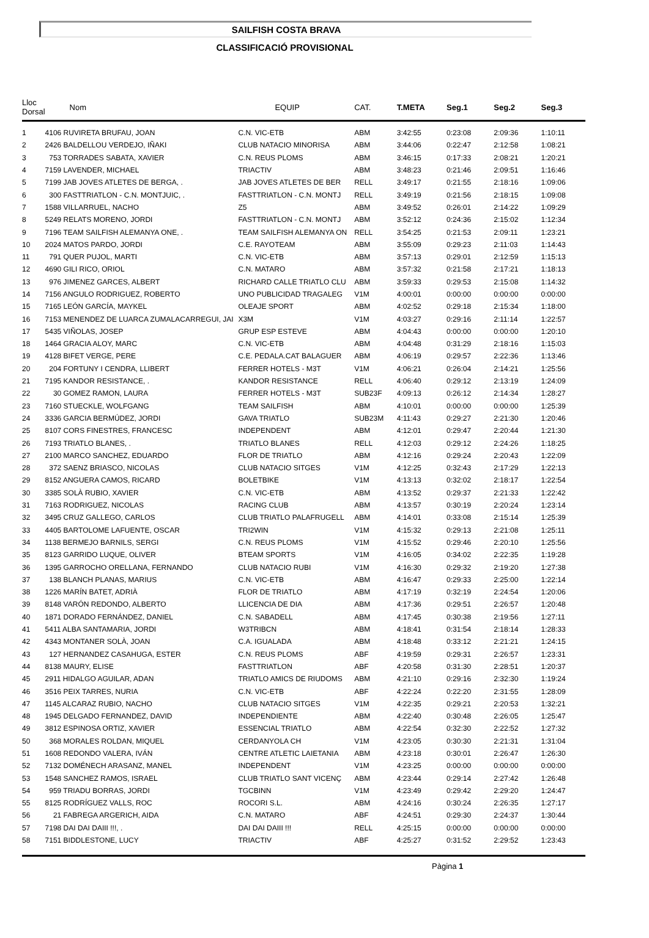SAILFISH COSTA BRAVA
CLASSIFICACIÓ PROVISIONAL
| Lloc Dorsal | Nom | EQUIP | CAT. | T.META | Seg.1 | Seg.2 | Seg.3 |
| --- | --- | --- | --- | --- | --- | --- | --- |
| 1 | 4106 RUVIRETA BRUFAU, JOAN | C.N. VIC-ETB | ABM | 3:42:55 | 0:23:08 | 2:09:36 | 1:10:11 |
| 2 | 2426 BALDELLOU VERDEJO, IÑAKI | CLUB NATACIO MINORISA | ABM | 3:44:06 | 0:22:47 | 2:12:58 | 1:08:21 |
| 3 | 753 TORRADES SABATA, XAVIER | C.N. REUS PLOMS | ABM | 3:46:15 | 0:17:33 | 2:08:21 | 1:20:21 |
| 4 | 7159 LAVENDER, MICHAEL | TRIACTIV | ABM | 3:48:23 | 0:21:46 | 2:09:51 | 1:16:46 |
| 5 | 7199 JAB JOVES ATLETES DE BERGA, . | JAB JOVES ATLETES DE BER | RELL | 3:49:17 | 0:21:55 | 2:18:16 | 1:09:06 |
| 6 | 300 FASTTRIATLON - C.N. MONTJUIC, . | FASTTRIATLON - C.N. MONTJ | RELL | 3:49:19 | 0:21:56 | 2:18:15 | 1:09:08 |
| 7 | 1588 VILLARRUEL, NACHO | Z5 | ABM | 3:49:52 | 0:26:01 | 2:14:22 | 1:09:29 |
| 8 | 5249 RELATS MORENO, JORDI | FASTTRIATLON - C.N. MONTJ | ABM | 3:52:12 | 0:24:36 | 2:15:02 | 1:12:34 |
| 9 | 7196 TEAM SAILFISH ALEMANYA ONE, . | TEAM SAILFISH ALEMANYA ON | RELL | 3:54:25 | 0:21:53 | 2:09:11 | 1:23:21 |
| 10 | 2024 MATOS PARDO, JORDI | C.E. RAYOTEAM | ABM | 3:55:09 | 0:29:23 | 2:11:03 | 1:14:43 |
| 11 | 791 QUER PUJOL, MARTI | C.N. VIC-ETB | ABM | 3:57:13 | 0:29:01 | 2:12:59 | 1:15:13 |
| 12 | 4690 GILI RICO, ORIOL | C.N. MATARO | ABM | 3:57:32 | 0:21:58 | 2:17:21 | 1:18:13 |
| 13 | 976 JIMENEZ GARCES, ALBERT | RICHARD CALLE TRIATLO CLU | ABM | 3:59:33 | 0:29:53 | 2:15:08 | 1:14:32 |
| 14 | 7156 ANGULO RODRIGUEZ, ROBERTO | UNO PUBLICIDAD TRAGALEG | V1M | 4:00:01 | 0:00:00 | 0:00:00 | 0:00:00 |
| 15 | 7165 LEÓN GARCÍA, MAYKEL | OLEAJE SPORT | ABM | 4:02:52 | 0:29:18 | 2:15:34 | 1:18:00 |
| 16 | 7153 MENENDEZ DE LUARCA ZUMALACARREGUI, JAI | X3M | V1M | 4:03:27 | 0:29:16 | 2:11:14 | 1:22:57 |
| 17 | 5435 VIÑOLAS, JOSEP | GRUP ESP ESTEVE | ABM | 4:04:43 | 0:00:00 | 0:00:00 | 1:20:10 |
| 18 | 1464 GRACIA ALOY, MARC | C.N. VIC-ETB | ABM | 4:04:48 | 0:31:29 | 2:18:16 | 1:15:03 |
| 19 | 4128 BIFET VERGE, PERE | C.E. PEDALA.CAT BALAGUER | ABM | 4:06:19 | 0:29:57 | 2:22:36 | 1:13:46 |
| 20 | 204 FORTUNY I CENDRA, LLIBERT | FERRER HOTELS - M3T | V1M | 4:06:21 | 0:26:04 | 2:14:21 | 1:25:56 |
| 21 | 7195 KANDOR RESISTANCE, . | KANDOR RESISTANCE | RELL | 4:06:40 | 0:29:12 | 2:13:19 | 1:24:09 |
| 22 | 30 GOMEZ RAMON, LAURA | FERRER HOTELS - M3T | SUB23F | 4:09:13 | 0:26:12 | 2:14:34 | 1:28:27 |
| 23 | 7160 STUECKLE, WOLFGANG | TEAM SAILFISH | ABM | 4:10:01 | 0:00:00 | 0:00:00 | 1:25:39 |
| 24 | 3336 GARCIA BERMÚDEZ, JORDI | GAVA TRIATLO | SUB23M | 4:11:43 | 0:29:27 | 2:21:30 | 1:20:46 |
| 25 | 8107 CORS FINESTRES, FRANCESC | INDEPENDENT | ABM | 4:12:01 | 0:29:47 | 2:20:44 | 1:21:30 |
| 26 | 7193 TRIATLO BLANES, . | TRIATLO BLANES | RELL | 4:12:03 | 0:29:12 | 2:24:26 | 1:18:25 |
| 27 | 2100 MARCO SANCHEZ, EDUARDO | FLOR DE TRIATLO | ABM | 4:12:16 | 0:29:24 | 2:20:43 | 1:22:09 |
| 28 | 372 SAENZ BRIASCO, NICOLAS | CLUB NATACIO SITGES | V1M | 4:12:25 | 0:32:43 | 2:17:29 | 1:22:13 |
| 29 | 8152 ANGUERA CAMOS, RICARD | BOLETBIKE | V1M | 4:13:13 | 0:32:02 | 2:18:17 | 1:22:54 |
| 30 | 3385 SOLÀ RUBIO, XAVIER | C.N. VIC-ETB | ABM | 4:13:52 | 0:29:37 | 2:21:33 | 1:22:42 |
| 31 | 7163 RODRIGUEZ, NICOLAS | RACING CLUB | ABM | 4:13:57 | 0:30:19 | 2:20:24 | 1:23:14 |
| 32 | 3495 CRUZ GALLEGO, CARLOS | CLUB TRIATLO PALAFRUGELL | ABM | 4:14:01 | 0:33:08 | 2:15:14 | 1:25:39 |
| 33 | 4405 BARTOLOME LAFUENTE, OSCAR | TRI2WIN | V1M | 4:15:32 | 0:29:13 | 2:21:08 | 1:25:11 |
| 34 | 1138 BERMEJO BARNILS, SERGI | C.N. REUS PLOMS | V1M | 4:15:52 | 0:29:46 | 2:20:10 | 1:25:56 |
| 35 | 8123 GARRIDO LUQUE, OLIVER | BTEAM SPORTS | V1M | 4:16:05 | 0:34:02 | 2:22:35 | 1:19:28 |
| 36 | 1395 GARROCHO ORELLANA, FERNANDO | CLUB NATACIO RUBI | V1M | 4:16:30 | 0:29:32 | 2:19:20 | 1:27:38 |
| 37 | 138 BLANCH PLANAS, MARIUS | C.N. VIC-ETB | ABM | 4:16:47 | 0:29:33 | 2:25:00 | 1:22:14 |
| 38 | 1226 MARÍN BATET, ADRIÀ | FLOR DE TRIATLO | ABM | 4:17:19 | 0:32:19 | 2:24:54 | 1:20:06 |
| 39 | 8148 VARÓN REDONDO, ALBERTO | LLICENCIA DE DIA | ABM | 4:17:36 | 0:29:51 | 2:26:57 | 1:20:48 |
| 40 | 1871 DORADO FERNÁNDEZ, DANIEL | C.N. SABADELL | ABM | 4:17:45 | 0:30:38 | 2:19:56 | 1:27:11 |
| 41 | 5411 ALBA SANTAMARIA, JORDI | W3TRIBCN | ABM | 4:18:41 | 0:31:54 | 2:18:14 | 1:28:33 |
| 42 | 4343 MONTANER SOLÀ, JOAN | C.A. IGUALADA | ABM | 4:18:48 | 0:33:12 | 2:21:21 | 1:24:15 |
| 43 | 127 HERNANDEZ CASAHUGA, ESTER | C.N. REUS PLOMS | ABF | 4:19:59 | 0:29:31 | 2:26:57 | 1:23:31 |
| 44 | 8138 MAURY, ELISE | FASTTRIATLON | ABF | 4:20:58 | 0:31:30 | 2:28:51 | 1:20:37 |
| 45 | 2911 HIDALGO AGUILAR, ADAN | TRIATLO AMICS DE RIUDOMS | ABM | 4:21:10 | 0:29:16 | 2:32:30 | 1:19:24 |
| 46 | 3516 PEIX TARRES, NURIA | C.N. VIC-ETB | ABF | 4:22:24 | 0:22:20 | 2:31:55 | 1:28:09 |
| 47 | 1145 ALCARAZ RUBIO, NACHO | CLUB NATACIO SITGES | V1M | 4:22:35 | 0:29:21 | 2:20:53 | 1:32:21 |
| 48 | 1945 DELGADO FERNANDEZ, DAVID | INDEPENDIENTE | ABM | 4:22:40 | 0:30:48 | 2:26:05 | 1:25:47 |
| 49 | 3812 ESPINOSA ORTIZ, XAVIER | ESSENCIAL TRIATLO | ABM | 4:22:54 | 0:32:30 | 2:22:52 | 1:27:32 |
| 50 | 368 MORALES ROLDAN, MIQUEL | CERDANYOLA CH | V1M | 4:23:05 | 0:30:30 | 2:21:31 | 1:31:04 |
| 51 | 1608 REDONDO VALERA, IVÁN | CENTRE ATLETIC LAIETANIA | ABM | 4:23:18 | 0:30:01 | 2:26:47 | 1:26:30 |
| 52 | 7132 DOMÉNECH ARASANZ, MANEL | INDEPENDENT | V1M | 4:23:25 | 0:00:00 | 0:00:00 | 0:00:00 |
| 53 | 1548 SANCHEZ RAMOS, ISRAEL | CLUB TRIATLO SANT VICENÇ | ABM | 4:23:44 | 0:29:14 | 2:27:42 | 1:26:48 |
| 54 | 959 TRIADU BORRAS, JORDI | TGCBINN | V1M | 4:23:49 | 0:29:42 | 2:29:20 | 1:24:47 |
| 55 | 8125 RODRÍGUEZ VALLS, ROC | ROCORI S.L. | ABM | 4:24:16 | 0:30:24 | 2:26:35 | 1:27:17 |
| 56 | 21 FABREGA ARGERICH, AIDA | C.N. MATARO | ABF | 4:24:51 | 0:29:30 | 2:24:37 | 1:30:44 |
| 57 | 7198 DAI DAI DAIII !!!, . | DAI DAI DAIII !!! | RELL | 4:25:15 | 0:00:00 | 0:00:00 | 0:00:00 |
| 58 | 7151 BIDDLESTONE, LUCY | TRIACTIV | ABF | 4:25:27 | 0:31:52 | 2:29:52 | 1:23:43 |
Pàgina 1